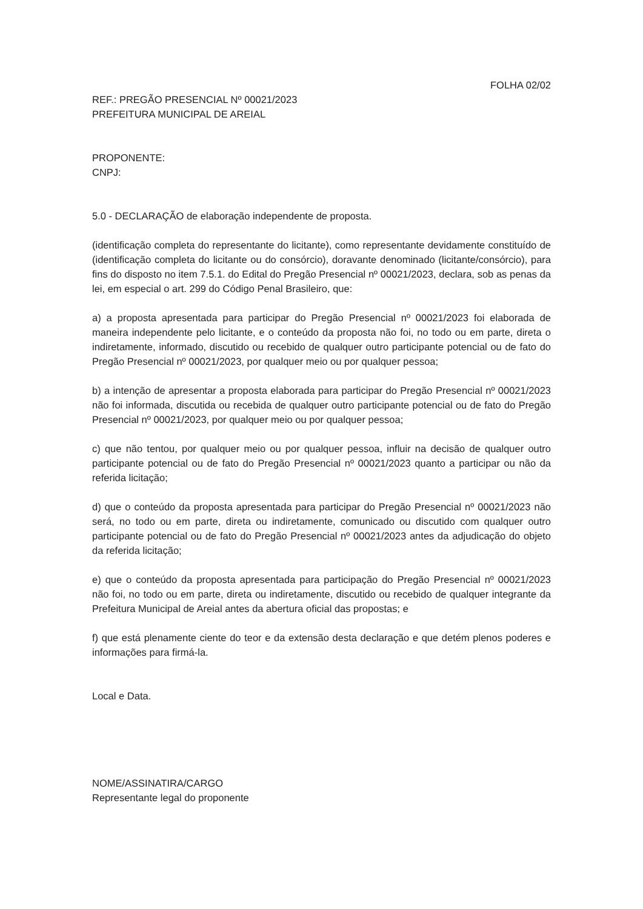FOLHA 02/02
REF.: PREGÃO PRESENCIAL Nº 00021/2023
PREFEITURA MUNICIPAL DE AREIAL
PROPONENTE:
CNPJ:
5.0 - DECLARAÇÃO de elaboração independente de proposta.
(identificação completa do representante do licitante), como representante devidamente constituído de (identificação completa do licitante ou do consórcio), doravante denominado (licitante/consórcio), para fins do disposto no item 7.5.1. do Edital do Pregão Presencial nº 00021/2023, declara, sob as penas da lei, em especial o art. 299 do Código Penal Brasileiro, que:
a) a proposta apresentada para participar do Pregão Presencial nº 00021/2023 foi elaborada de maneira independente pelo licitante, e o conteúdo da proposta não foi, no todo ou em parte, direta o indiretamente, informado, discutido ou recebido de qualquer outro participante potencial ou de fato do Pregão Presencial nº 00021/2023, por qualquer meio ou por qualquer pessoa;
b) a intenção de apresentar a proposta elaborada para participar do Pregão Presencial nº 00021/2023 não foi informada, discutida ou recebida de qualquer outro participante potencial ou de fato do Pregão Presencial nº 00021/2023, por qualquer meio ou por qualquer pessoa;
c) que não tentou, por qualquer meio ou por qualquer pessoa, influir na decisão de qualquer outro participante potencial ou de fato do Pregão Presencial nº 00021/2023 quanto a participar ou não da referida licitação;
d) que o conteúdo da proposta apresentada para participar do Pregão Presencial nº 00021/2023 não será, no todo ou em parte, direta ou indiretamente, comunicado ou discutido com qualquer outro participante potencial ou de fato do Pregão Presencial nº 00021/2023 antes da adjudicação do objeto da referida licitação;
e) que o conteúdo da proposta apresentada para participação do Pregão Presencial nº 00021/2023 não foi, no todo ou em parte, direta ou indiretamente, discutido ou recebido de qualquer integrante da Prefeitura Municipal de Areial antes da abertura oficial das propostas; e
f) que está plenamente ciente do teor e da extensão desta declaração e que detém plenos poderes e informações para firmá-la.
Local e Data.
NOME/ASSINATIRA/CARGO
Representante legal do proponente